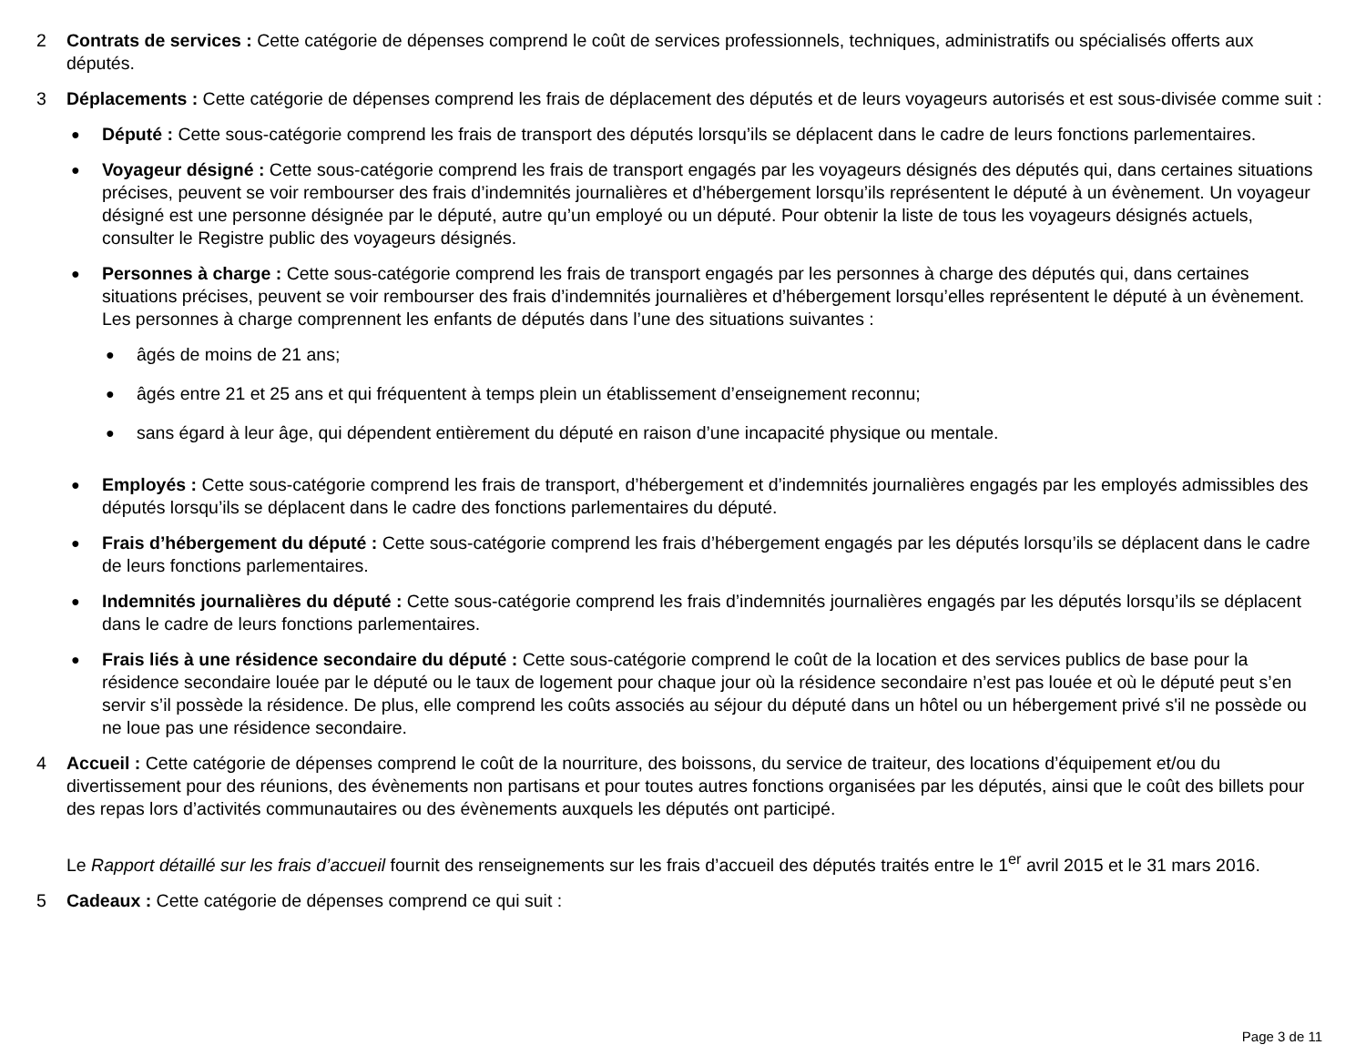2 Contrats de services : Cette catégorie de dépenses comprend le coût de services professionnels, techniques, administratifs ou spécialisés offerts aux députés.
3 Déplacements : Cette catégorie de dépenses comprend les frais de déplacement des députés et de leurs voyageurs autorisés et est sous-divisée comme suit :
●
Député : Cette sous-catégorie comprend les frais de transport des députés lorsqu’ils se déplacent dans le cadre de leurs fonctions parlementaires.
●
Voyageur désigné : Cette sous-catégorie comprend les frais de transport engagés par les voyageurs désignés des députés qui, dans certaines situations précises, peuvent se voir rembourser des frais d’indemnités journalières et d’hébergement lorsqu’ils représentent le député à un évènement. Un voyageur désigné est une personne désignée par le député, autre qu’un employé ou un député. Pour obtenir la liste de tous les voyageurs désignés actuels, consulter le Registre public des voyageurs désignés.
●
Personnes à charge : Cette sous-catégorie comprend les frais de transport engagés par les personnes à charge des députés qui, dans certaines situations précises, peuvent se voir rembourser des frais d’indemnités journalières et d’hébergement lorsqu’elles représentent le député à un évènement. Les personnes à charge comprennent les enfants de députés dans l’une des situations suivantes :
●
âgés de moins de 21 ans;
●
âgés entre 21 et 25 ans et qui fréquentent à temps plein un établissement d’enseignement reconnu;
●
sans égard à leur âge, qui dépendent entièrement du député en raison d’une incapacité physique ou mentale.
●
Employés : Cette sous-catégorie comprend les frais de transport, d’hébergement et d’indemnités journalières engagés par les employés admissibles des députés lorsqu’ils se déplacent dans le cadre des fonctions parlementaires du député.
●
Frais d’hébergement du député : Cette sous-catégorie comprend les frais d’hébergement engagés par les députés lorsqu’ils se déplacent dans le cadre de leurs fonctions parlementaires.
●
Indemnités journalières du député : Cette sous-catégorie comprend les frais d’indemnités journalières engagés par les députés lorsqu’ils se déplacent dans le cadre de leurs fonctions parlementaires.
●
Frais liés à une résidence secondaire du député : Cette sous-catégorie comprend le coût de la location et des services publics de base pour la résidence secondaire louée par le député ou le taux de logement pour chaque jour où la résidence secondaire n’est pas louée et où le député peut s’en servir s’il possède la résidence. De plus, elle comprend les coûts associés au séjour du député dans un hôtel ou un hébergement privé s'il ne possède ou ne loue pas une résidence secondaire.
4 Accueil : Cette catégorie de dépenses comprend le coût de la nourriture, des boissons, du service de traiteur, des locations d’équipement et/ou du divertissement pour des réunions, des évènements non partisans et pour toutes autres fonctions organisées par les députés, ainsi que le coût des billets pour des repas lors d’activités communautaires ou des évènements auxquels les députés ont participé.
Le Rapport détaillé sur les frais d’accueil fournit des renseignements sur les frais d’accueil des députés traités entre le 1<sup>er</sup> avril 2015 et le 31 mars 2016.
5 Cadeaux : Cette catégorie de dépenses comprend ce qui suit :
Page 3 de 11